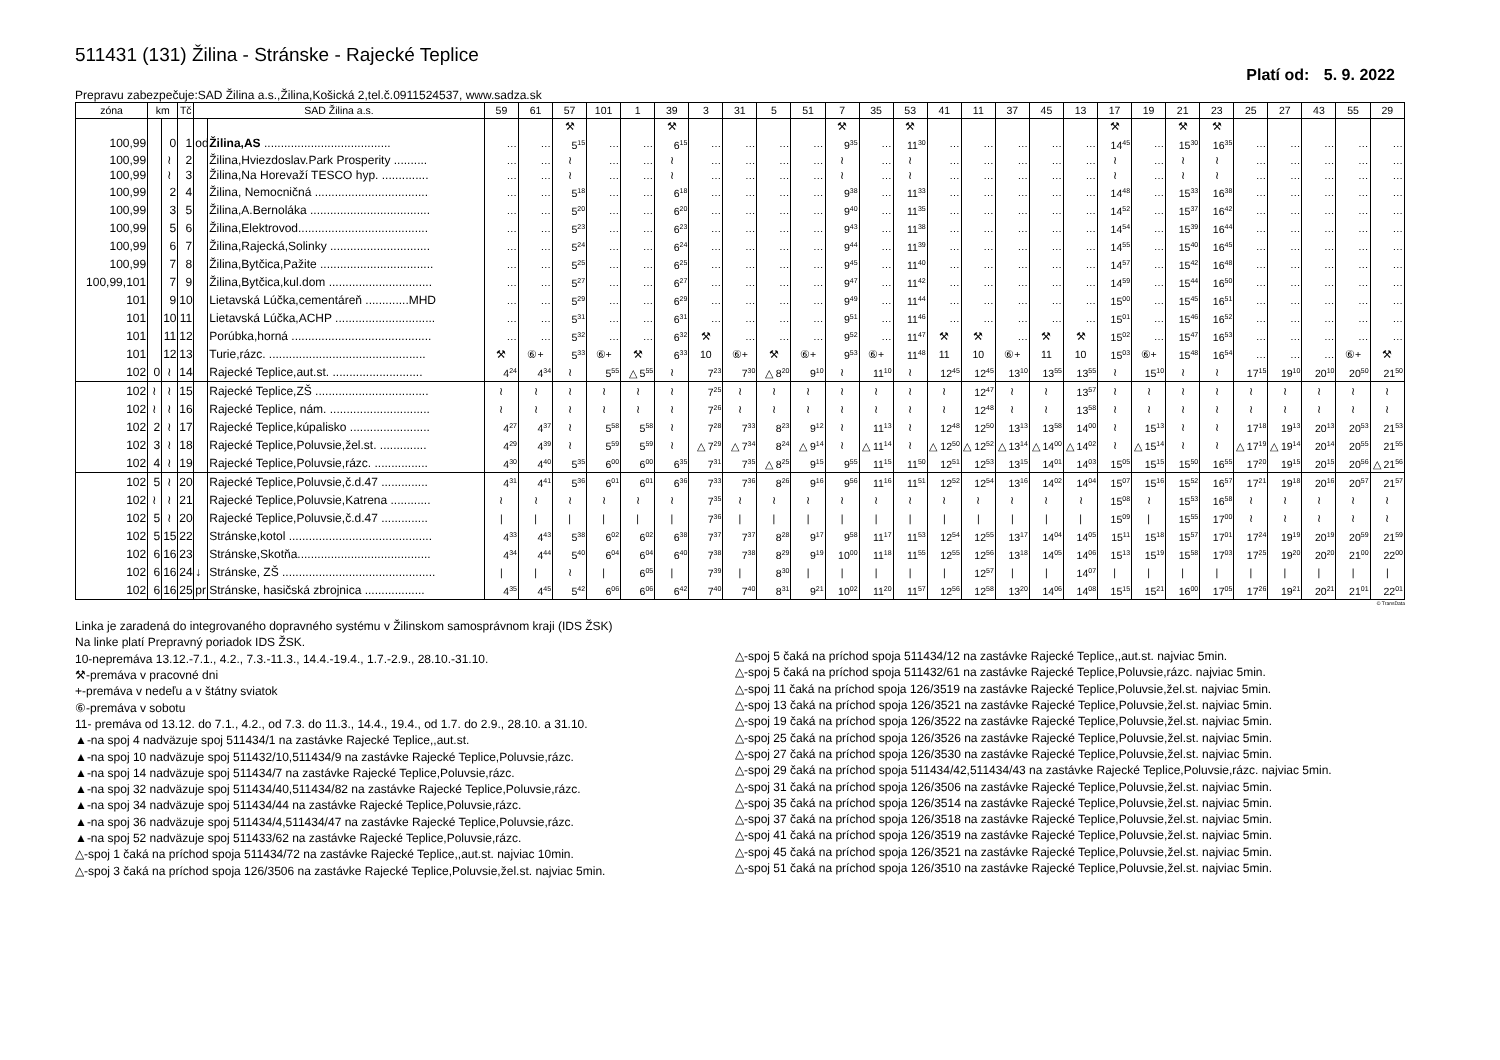511431 (131) Žilina - Stránske - Rajecké Teplice
Platí od: 5. 9. 2022
Prepravu zabezpečuje:SAD Žilina a.s.,Žilina,Košická 2,tel.č.0911524537, www.sadza.sk
| zóna | km | | Tč | SAD Žilina a.s. | | 59 | 61 | 57 | 101 | 1 | 39 | 3 | 31 | 5 | 51 | 7 | 35 | 53 | 41 | 11 | 37 | 45 | 13 | 17 | 19 | 21 | 23 | 25 | 27 | 43 | 55 | 29 |
| --- | --- | --- | --- | --- | --- | --- | --- | --- | --- | --- | --- | --- | --- | --- | --- | --- | --- | --- | --- | --- | --- | --- | --- | --- | --- | --- | --- | --- | --- | --- | --- | --- |
| | | | | | | | | ⚒ | | | ⚒ | | | | | ⚒ | | ⚒ | | | | | | ⚒ | | ⚒ | ⚒ | | | | | |
| 100,99 | | 0 | 1 | od | Žilina,AS ...................................... | … | … | 5<sup>15</sup> | … | … | 6<sup>15</sup> | … | … | … | … | 9<sup>35</sup> | … | 11<sup>30</sup> | … | … | … | … | … | 14<sup>45</sup> | … | 15<sup>30</sup> | 16<sup>35</sup> | … | … | … | … | … |
| 100,99 | | ≀ | 2 | | Žilina,Hviezdoslav.Park Prosperity .......... | … | … | ≀ | … | … | ≀ | … | … | … | … | ≀ | … | ≀ | … | … | … | … | … | ≀ | … | ≀ | ≀ | … | … | … | … | … |
| 100,99 | | ≀ | 3 | | Žilina,Na Horevaží TESCO hyp. .............. | … | … | ≀ | … | … | ≀ | … | … | … | … | ≀ | … | ≀ | … | … | … | … | … | ≀ | … | ≀ | ≀ | … | … | … | … | … |
| 100,99 | | 2 | 4 | | Žilina, Nemocničná .................................. | … | … | 5<sup>18</sup> | … | … | 6<sup>18</sup> | … | … | … | … | 9<sup>38</sup> | … | 11<sup>33</sup> | … | … | … | … | … | 14<sup>48</sup> | … | 15<sup>33</sup> | 16<sup>38</sup> | … | … | … | … | … |
| 100,99 | | 3 | 5 | | Žilina,A.Bernoláka .................................... | … | … | 5<sup>20</sup> | … | … | 6<sup>20</sup> | … | … | … | … | 9<sup>40</sup> | … | 11<sup>35</sup> | … | … | … | … | … | 14<sup>52</sup> | … | 15<sup>37</sup> | 16<sup>42</sup> | … | … | … | … | … |
| 100,99 | | 5 | 6 | | Žilina,Elektrovod....................................... | … | … | 5<sup>23</sup> | … | … | 6<sup>23</sup> | … | … | … | … | 9<sup>43</sup> | … | 11<sup>38</sup> | … | … | … | … | … | 14<sup>54</sup> | … | 15<sup>39</sup> | 16<sup>44</sup> | … | … | … | … | … |
| 100,99 | | 6 | 7 | | Žilina,Rajecká,Solinky .............................. | … | … | 5<sup>24</sup> | … | … | 6<sup>24</sup> | … | … | … | … | 9<sup>44</sup> | … | 11<sup>39</sup> | … | … | … | … | … | 14<sup>55</sup> | … | 15<sup>40</sup> | 16<sup>45</sup> | … | … | … | … | … |
| 100,99 | | 7 | 8 | | Žilina,Bytčica,Pažite .................................. | … | … | 5<sup>25</sup> | … | … | 6<sup>25</sup> | … | … | … | … | 9<sup>45</sup> | … | 11<sup>40</sup> | … | … | … | … | … | 14<sup>57</sup> | … | 15<sup>42</sup> | 16<sup>48</sup> | … | … | … | … | … |
| 100,99,101 | | 7 | 9 | | Žilina,Bytčica,kul.dom ............................... | … | … | 5<sup>27</sup> | … | … | 6<sup>27</sup> | … | … | … | … | 9<sup>47</sup> | … | 11<sup>42</sup> | … | … | … | … | … | 14<sup>59</sup> | … | 15<sup>44</sup> | 16<sup>50</sup> | … | … | … | … | … |
| 101 | | 9 | 10 | | Lietavská Lúčka,cementáreň .............MHD | … | … | 5<sup>29</sup> | … | … | 6<sup>29</sup> | … | … | … | … | 9<sup>49</sup> | … | 11<sup>44</sup> | … | … | … | … | … | 15<sup>00</sup> | … | 15<sup>45</sup> | 16<sup>51</sup> | … | … | … | … | … |
| 101 | | 10 | 11 | | Lietavská Lúčka,ACHP .............................. | … | … | 5<sup>31</sup> | … | … | 6<sup>31</sup> | … | … | … | … | 9<sup>51</sup> | … | 11<sup>46</sup> | … | … | … | … | … | 15<sup>01</sup> | … | 15<sup>46</sup> | 16<sup>52</sup> | … | … | … | … | … |
| 101 | | 11 | 12 | | Porúbka,horná .......................................... | … | … | 5<sup>32</sup> | … | … | 6<sup>32</sup> | ⚒ | … | … | … | 9<sup>52</sup> | … | 11<sup>47</sup> | ⚒ | ⚒ | … | ⚒ | ⚒ | 15<sup>02</sup> | … | 15<sup>47</sup> | 16<sup>53</sup> | … | … | … | … | … |
| 101 | | 12 | 13 | | Turie,rázc. ............................................... | ⚒ | ⑥+ | 5<sup>33</sup> | ⑥+ | ⚒ | 6<sup>33</sup> | 10 | ⑥+ | ⚒ | ⑥+ | 9<sup>53</sup> | ⑥+ | 11<sup>48</sup> | 11 | 10 | ⑥+ | 11 | 10 | 15<sup>03</sup> | ⑥+ | 15<sup>48</sup> | 16<sup>54</sup> | … | … | … | ⑥+ | ⚒ |
| 102 | 0 | ≀ | 14 | | Rajecké Teplice,aut.st. ........................... | 4<sup>24</sup> | 4<sup>34</sup> | ≀ | 5<sup>55</sup> | △ 5<sup>55</sup> | ≀ | 7<sup>23</sup> | 7<sup>30</sup> | △ 8<sup>20</sup> | 9<sup>10</sup> | ≀ | 11<sup>10</sup> | ≀ | 12<sup>45</sup> | 12<sup>45</sup> | 13<sup>10</sup> | 13<sup>55</sup> | 13<sup>55</sup> | ≀ | 15<sup>10</sup> | ≀ | ≀ | 17<sup>15</sup> | 19<sup>10</sup> | 20<sup>10</sup> | 20<sup>50</sup> | 21<sup>50</sup> |
| 102 | ≀ | ≀ | 15 | | Rajecké Teplice,ZŠ .................................. | ≀ | ≀ | ≀ | ≀ | ≀ | ≀ | 7<sup>25</sup> | ≀ | ≀ | ≀ | ≀ | ≀ | ≀ | ≀ | 12<sup>47</sup> | ≀ | ≀ | 13<sup>57</sup> | ≀ | ≀ | ≀ | ≀ | ≀ | ≀ | ≀ | ≀ | ≀ |
| 102 | ≀ | ≀ | 16 | | Rajecké Teplice, nám. .............................. | ≀ | ≀ | ≀ | ≀ | ≀ | ≀ | 7<sup>26</sup> | ≀ | ≀ | ≀ | ≀ | ≀ | ≀ | ≀ | 12<sup>48</sup> | ≀ | ≀ | 13<sup>58</sup> | ≀ | ≀ | ≀ | ≀ | ≀ | ≀ | ≀ | ≀ | ≀ |
| 102 | 2 | ≀ | 17 | | Rajecké Teplice,kúpalisko ........................ | 4<sup>27</sup> | 4<sup>37</sup> | ≀ | 5<sup>58</sup> | 5<sup>58</sup> | ≀ | 7<sup>28</sup> | 7<sup>33</sup> | 8<sup>23</sup> | 9<sup>12</sup> | ≀ | 11<sup>13</sup> | ≀ | 12<sup>48</sup> | 12<sup>50</sup> | 13<sup>13</sup> | 13<sup>58</sup> | 14<sup>00</sup> | ≀ | 15<sup>13</sup> | ≀ | ≀ | 17<sup>18</sup> | 19<sup>13</sup> | 20<sup>13</sup> | 20<sup>53</sup> | 21<sup>53</sup> |
| 102 | 3 | ≀ | 18 | | Rajecké Teplice,Poluvsie,žel.st. .............. | 4<sup>29</sup> | 4<sup>39</sup> | ≀ | 5<sup>59</sup> | 5<sup>59</sup> | ≀ | △ 7<sup>29</sup> | △ 7<sup>34</sup> | 8<sup>24</sup> | △ 9<sup>14</sup> | ≀ | △ 11<sup>14</sup> | ≀ | △ 12<sup>50</sup> | △ 12<sup>52</sup> | △ 13<sup>14</sup> | △ 14<sup>00</sup> | △ 14<sup>02</sup> | ≀ | △ 15<sup>14</sup> | ≀ | ≀ | △ 17<sup>19</sup> | △ 19<sup>14</sup> | 20<sup>14</sup> | 20<sup>55</sup> | 21<sup>55</sup> |
| 102 | 4 | ≀ | 19 | | Rajecké Teplice,Poluvsie,rázc. ................ | 4<sup>30</sup> | 4<sup>40</sup> | 5<sup>35</sup> | 6<sup>00</sup> | 6<sup>00</sup> | 6<sup>35</sup> | 7<sup>31</sup> | 7<sup>35</sup> | △ 8<sup>25</sup> | 9<sup>15</sup> | 9<sup>55</sup> | 11<sup>15</sup> | 11<sup>50</sup> | 12<sup>51</sup> | 12<sup>53</sup> | 13<sup>15</sup> | 14<sup>01</sup> | 14<sup>03</sup> | 15<sup>05</sup> | 15<sup>15</sup> | 15<sup>50</sup> | 16<sup>55</sup> | 17<sup>20</sup> | 19<sup>15</sup> | 20<sup>15</sup> | 20<sup>56</sup> | △ 21<sup>56</sup> |
| 102 | 5 | ≀ | 20 | | Rajecké Teplice,Poluvsie,č.d.47 .............. | 4<sup>31</sup> | 4<sup>41</sup> | 5<sup>36</sup> | 6<sup>01</sup> | 6<sup>01</sup> | 6<sup>36</sup> | 7<sup>33</sup> | 7<sup>36</sup> | 8<sup>26</sup> | 9<sup>16</sup> | 9<sup>56</sup> | 11<sup>16</sup> | 11<sup>51</sup> | 12<sup>52</sup> | 12<sup>54</sup> | 13<sup>16</sup> | 14<sup>02</sup> | 14<sup>04</sup> | 15<sup>07</sup> | 15<sup>16</sup> | 15<sup>52</sup> | 16<sup>57</sup> | 17<sup>21</sup> | 19<sup>18</sup> | 20<sup>16</sup> | 20<sup>57</sup> | 21<sup>57</sup> |
| 102 | ≀ | ≀ | 21 | | Rajecké Teplice,Poluvsie,Katrena ............ | ≀ | ≀ | ≀ | ≀ | ≀ | ≀ | 7<sup>35</sup> | ≀ | ≀ | ≀ | ≀ | ≀ | ≀ | ≀ | ≀ | ≀ | ≀ | ≀ | 15<sup>08</sup> | ≀ | 15<sup>53</sup> | 16<sup>58</sup> | ≀ | ≀ | ≀ | ≀ | ≀ |
| 102 | 5 | ≀ | 20 | | Rajecké Teplice,Poluvsie,č.d.47 .............. | / | / | / | / | / | / | 7<sup>36</sup> | / | / | / | / | / | / | / | / | / | / | / | 15<sup>09</sup> | / | 15<sup>55</sup> | 17<sup>00</sup> | ≀ | ≀ | ≀ | ≀ | ≀ |
| 102 | 5 | 15 | 22 | | Stránske,kotol ........................................... | 4<sup>33</sup> | 4<sup>43</sup> | 5<sup>38</sup> | 6<sup>02</sup> | 6<sup>02</sup> | 6<sup>38</sup> | 7<sup>37</sup> | 7<sup>37</sup> | 8<sup>28</sup> | 9<sup>17</sup> | 9<sup>58</sup> | 11<sup>17</sup> | 11<sup>53</sup> | 12<sup>54</sup> | 12<sup>55</sup> | 13<sup>17</sup> | 14<sup>04</sup> | 14<sup>05</sup> | 15<sup>11</sup> | 15<sup>18</sup> | 15<sup>57</sup> | 17<sup>01</sup> | 17<sup>24</sup> | 19<sup>19</sup> | 20<sup>19</sup> | 20<sup>59</sup> | 21<sup>59</sup> |
| 102 | 6 | 16 | 23 | | Stránske,Skotňa........................................ | 4<sup>34</sup> | 4<sup>44</sup> | 5<sup>40</sup> | 6<sup>04</sup> | 6<sup>04</sup> | 6<sup>40</sup> | 7<sup>38</sup> | 7<sup>38</sup> | 8<sup>29</sup> | 9<sup>19</sup> | 10<sup>00</sup> | 11<sup>18</sup> | 11<sup>55</sup> | 12<sup>55</sup> | 12<sup>56</sup> | 13<sup>18</sup> | 14<sup>05</sup> | 14<sup>06</sup> | 15<sup>13</sup> | 15<sup>19</sup> | 15<sup>58</sup> | 17<sup>03</sup> | 17<sup>25</sup> | 19<sup>20</sup> | 20<sup>20</sup> | 21<sup>00</sup> | 22<sup>00</sup> |
| 102 | 6 | 16 | 24 | ↓ | Stránske, ZŠ .............................................. | / | / | ≀ | / | 6<sup>05</sup> | / | 7<sup>39</sup> | / | 8<sup>30</sup> | / | / | / | / | / | 12<sup>57</sup> | / | / | 14<sup>07</sup> | / | / | / | / | / | / | / | / | / |
| 102 | 6 | 16 | 25 | pr | Stránske, hasičská zbrojnica .................. | 4<sup>35</sup> | 4<sup>45</sup> | 5<sup>42</sup> | 6<sup>06</sup> | 6<sup>06</sup> | 6<sup>42</sup> | 7<sup>40</sup> | 7<sup>40</sup> | 8<sup>31</sup> | 9<sup>21</sup> | 10<sup>02</sup> | 11<sup>20</sup> | 11<sup>57</sup> | 12<sup>56</sup> | 12<sup>58</sup> | 13<sup>20</sup> | 14<sup>06</sup> | 14<sup>08</sup> | 15<sup>15</sup> | 15<sup>21</sup> | 16<sup>00</sup> | 17<sup>05</sup> | 17<sup>26</sup> | 19<sup>21</sup> | 20<sup>21</sup> | 21<sup>01</sup> | 22<sup>01</sup> |
© TransData
Linka je zaradená do integrovaného dopravného systému v Žilinskom samosprávnom kraji (IDS ŽSK)
Na linke platí Prepravný poriadok IDS ŽSK.
10-nepremáva 13.12.-7.1., 4.2., 7.3.-11.3., 14.4.-19.4., 1.7.-2.9., 28.10.-31.10.
⚒-premáva v pracovné dni
+-premáva v nedeľu a v štátny sviatok
⑥-premáva v sobotu
11- premáva od 13.12. do 7.1., 4.2., od 7.3. do 11.3., 14.4., 19.4., od 1.7. do 2.9., 28.10. a 31.10.
▲-na spoj 4 nadväzuje spoj 511434/1 na zastávke Rajecké Teplice,,aut.st.
▲-na spoj 10 nadväzuje spoj 511432/10,511434/9 na zastávke Rajecké Teplice,Poluvsie,rázc.
▲-na spoj 14 nadväzuje spoj 511434/7 na zastávke Rajecké Teplice,Poluvsie,rázc.
▲-na spoj 32 nadväzuje spoj 511434/40,511434/82 na zastávke Rajecké Teplice,Poluvsie,rázc.
▲-na spoj 34 nadväzuje spoj 511434/44 na zastávke Rajecké Teplice,Poluvsie,rázc.
▲-na spoj 36 nadväzuje spoj 511434/4,511434/47 na zastávke Rajecké Teplice,Poluvsie,rázc.
▲-na spoj 52 nadväzuje spoj 511433/62 na zastávke Rajecké Teplice,Poluvsie,rázc.
△-spoj 1 čaká na príchod spoja 511434/72 na zastávke Rajecké Teplice,,aut.st. najviac 10min.
△-spoj 3 čaká na príchod spoja 126/3506 na zastávke Rajecké Teplice,Poluvsie,žel.st. najviac 5min.
△-spoj 5 čaká na príchod spoja 511434/12 na zastávke Rajecké Teplice,,aut.st. najviac 5min.
△-spoj 5 čaká na príchod spoja 511432/61 na zastávke Rajecké Teplice,Poluvsie,rázc. najviac 5min.
△-spoj 11 čaká na príchod spoja 126/3519 na zastávke Rajecké Teplice,Poluvsie,žel.st. najviac 5min.
△-spoj 13 čaká na príchod spoja 126/3521 na zastávke Rajecké Teplice,Poluvsie,žel.st. najviac 5min.
△-spoj 19 čaká na príchod spoja 126/3522 na zastávke Rajecké Teplice,Poluvsie,žel.st. najviac 5min.
△-spoj 25 čaká na príchod spoja 126/3526 na zastávke Rajecké Teplice,Poluvsie,žel.st. najviac 5min.
△-spoj 27 čaká na príchod spoja 126/3530 na zastávke Rajecké Teplice,Poluvsie,žel.st. najviac 5min.
△-spoj 29 čaká na príchod spoja 511434/42,511434/43 na zastávke Rajecké Teplice,Poluvsie,rázc. najviac 5min.
△-spoj 31 čaká na príchod spoja 126/3506 na zastávke Rajecké Teplice,Poluvsie,žel.st. najviac 5min.
△-spoj 35 čaká na príchod spoja 126/3514 na zastávke Rajecké Teplice,Poluvsie,žel.st. najviac 5min.
△-spoj 37 čaká na príchod spoja 126/3518 na zastávke Rajecké Teplice,Poluvsie,žel.st. najviac 5min.
△-spoj 41 čaká na príchod spoja 126/3519 na zastávke Rajecké Teplice,Poluvsie,žel.st. najviac 5min.
△-spoj 45 čaká na príchod spoja 126/3521 na zastávke Rajecké Teplice,Poluvsie,žel.st. najviac 5min.
△-spoj 51 čaká na príchod spoja 126/3510 na zastávke Rajecké Teplice,Poluvsie,žel.st. najviac 5min.